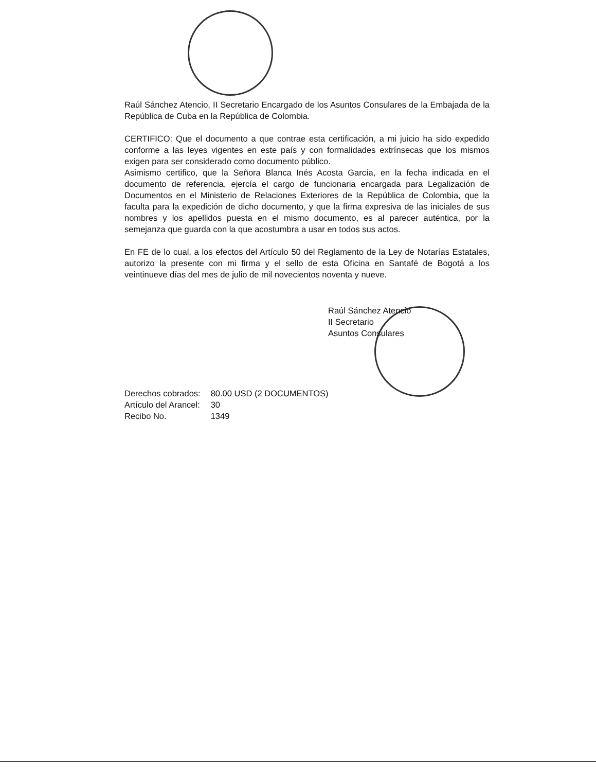Raúl Sánchez Atencio, II Secretario Encargado de los Asuntos Consulares de la Embajada de la República de Cuba en la República de Colombia.
CERTIFICO: Que el documento a que contrae esta certificación, a mi juicio ha sido expedido conforme a las leyes vigentes en este país y con formalidades extrínsecas que los mismos exigen para ser considerado como documento público.
Asimismo certifico, que la Señora Blanca Inés Acosta García, en la fecha indicada en el documento de referencia, ejercía el cargo de funcionaria encargada para Legalización de Documentos en el Ministerio de Relaciones Exteriores de la República de Colombia, que la faculta para la expedición de dicho documento, y que la firma expresiva de las iniciales de sus nombres y los apellidos puesta en el mismo documento, es al parecer auténtica, por la semejanza que guarda con la que acostumbra a usar en todos sus actos.
En FE de lo cual, a los efectos del Artículo 50 del Reglamento de la Ley de Notarías Estatales, autorizo la presente con mi firma y el sello de esta Oficina en Santafé de Bogotá a los veintinueve días del mes de julio de mil novecientos noventa y nueve.
Raúl Sánchez Atencio
II Secretario
Asuntos Consulares
| Derechos cobrados: | 80.00 USD (2 DOCUMENTOS) |
| Artículo del Arancel: | 30 |
| Recibo No. | 1349 |